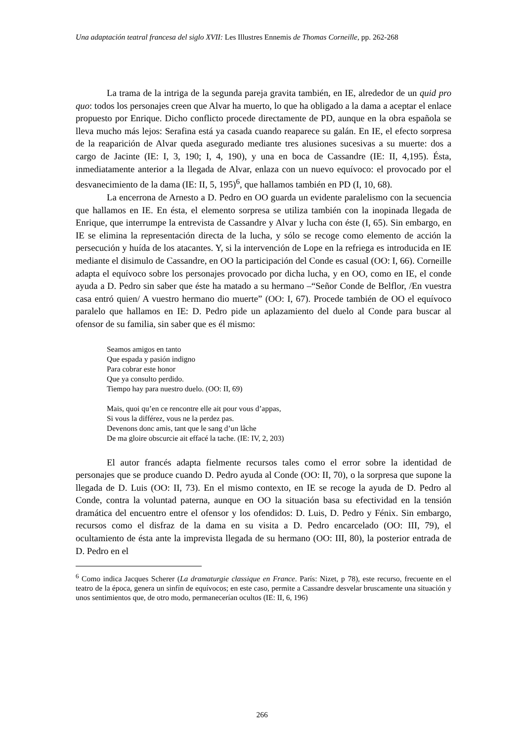Una adaptación teatral francesa del siglo XVII: Les Illustres Ennemis de Thomas Corneille, pp. 262-268
La trama de la intriga de la segunda pareja gravita también, en IE, alrededor de un quid pro quo: todos los personajes creen que Alvar ha muerto, lo que ha obligado a la dama a aceptar el enlace propuesto por Enrique. Dicho conflicto procede directamente de PD, aunque en la obra española se lleva mucho más lejos: Serafina está ya casada cuando reaparece su galán. En IE, el efecto sorpresa de la reaparición de Alvar queda asegurado mediante tres alusiones sucesivas a su muerte: dos a cargo de Jacinte (IE: I, 3, 190; I, 4, 190), y una en boca de Cassandre (IE: II, 4,195). Ésta, inmediatamente anterior a la llegada de Alvar, enlaza con un nuevo equívoco: el provocado por el desvanecimiento de la dama (IE: II, 5, 195)<sup>6</sup>, que hallamos también en PD (I, 10, 68).
La encerrona de Arnesto a D. Pedro en OO guarda un evidente paralelismo con la secuencia que hallamos en IE. En ésta, el elemento sorpresa se utiliza también con la inopinada llegada de Enrique, que interrumpe la entrevista de Cassandre y Alvar y lucha con éste (I, 65). Sin embargo, en IE se elimina la representación directa de la lucha, y sólo se recoge como elemento de acción la persecución y huída de los atacantes. Y, si la intervención de Lope en la refriega es introducida en IE mediante el disimulo de Cassandre, en OO la participación del Conde es casual (OO: I, 66). Corneille adapta el equívoco sobre los personajes provocado por dicha lucha, y en OO, como en IE, el conde ayuda a D. Pedro sin saber que éste ha matado a su hermano –“Señor Conde de Belflor, /En vuestra casa entró quien/ A vuestro hermano dio muerte” (OO: I, 67). Procede también de OO el equívoco paralelo que hallamos en IE: D. Pedro pide un aplazamiento del duelo al Conde para buscar al ofensor de su familia, sin saber que es él mismo:
Seamos amigos en tanto
Que espada y pasión indigno
Para cobrar este honor
Que ya consulto perdido.
Tiempo hay para nuestro duelo. (OO: II, 69)
Mais, quoi qu’en ce rencontre elle ait pour vous d’appas,
Si vous la différez, vous ne la perdez pas.
Devenons donc amis, tant que le sang d’un lâche
De ma gloire obscurcie ait effacé la tache. (IE: IV, 2, 203)
El autor francés adapta fielmente recursos tales como el error sobre la identidad de personajes que se produce cuando D. Pedro ayuda al Conde (OO: II, 70), o la sorpresa que supone la llegada de D. Luis (OO: II, 73). En el mismo contexto, en IE se recoge la ayuda de D. Pedro al Conde, contra la voluntad paterna, aunque en OO la situación basa su efectividad en la tensión dramática del encuentro entre el ofensor y los ofendidos: D. Luis, D. Pedro y Fénix. Sin embargo, recursos como el disfraz de la dama en su visita a D. Pedro encarcelado (OO: III, 79), el ocultamiento de ésta ante la imprevista llegada de su hermano (OO: III, 80), la posterior entrada de D. Pedro en el
<sup>6</sup> Como indica Jacques Scherer (La dramaturgie classique en France. París: Nizet, p 78), este recurso, frecuente en el teatro de la época, genera un sinfín de equívocos; en este caso, permite a Cassandre desvelar bruscamente una situación y unos sentimientos que, de otro modo, permanecerían ocultos (IE: II, 6, 196)
266